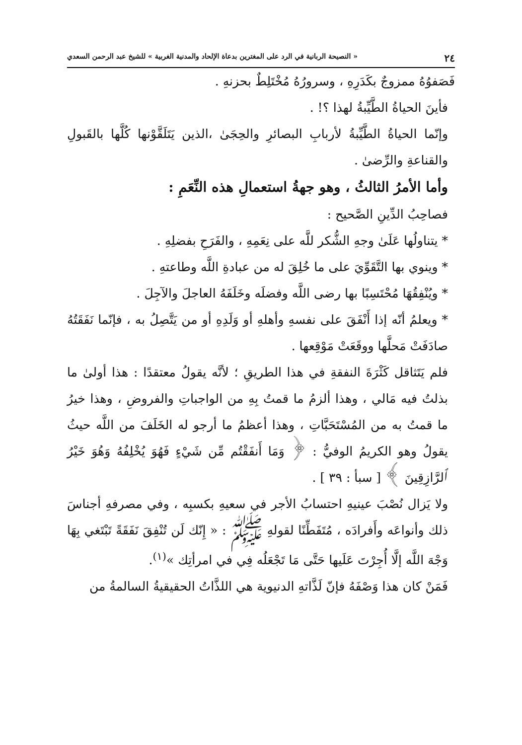٢٤ « النصيحة الربانية في الرد على المغترين بدعاة الإلحاد والمدنية الغربية » للشيخ عبد الرحمن السعدي
فَصَفوُهُ ممزوجٌ بكَدَرِهِ ، وسرورُهُ مُخْتَلِطٌ بحزنهِ .
فأينَ الحياةُ الطَّيِّبةُ لهذا ؟! .
وإنّما الحياةُ الطَّيِّبةُ لأربابِ البصائرِ والحِجَىٰ ،الذين يَتَلَقَّوْنها كُلَّها بالقَبولِ والقناعةِ والرِّضىٰ .
وأما الأمرُ الثالثُ ، وهو جهةُ استعمالِ هذه النِّعَمِ :
فصاحِبُ الدِّينِ الصَّحيح :
* يتناولُها عَلَىٰ وجهِ الشُّكر للَّه على نِعَمِهِ ، والفَرَحِ بفضلِهِ .
* وينوي بها التَّقَوِّيَ على ما خُلِقَ له من عبادةِ اللَّه وطاعتهِ .
* ويُنْفِقُهَا مُحْتَسِبًا بها رضى اللَّه وفضلَه وخَلَفَهُ العاجلَ والآجِلَ .
* ويعلمُ أنّه إذا أَنْفَقَ على نفسهِ وأهلهِ أو وَلَدِهِ أو من يَتَّصِلُ به ، فإنّما نَفَقَتُهُ صادَفَتْ مَحلَّها ووقَعَتْ مَوْقِعها .
فلم يَتَثاقل كَثْرَةَ النفقةِ في هذا الطريقِ ؛ لأنَّه يقولُ معتقدًا : هذا أولىٰ ما بذلتُ فيه مَالي ، وهذا ألزمُ ما قمتُ بِهِ من الواجباتِ والفروضِ ، وهذا خيرُ ما قمتُ به من المُسْتَحَبَّاتِ ، وهذا أعظمُ ما أرجو له الخَلَفَ من اللَّه حيثُ يقولُ وهو الكريمُ الوفيُّ : ﴿ وَمَا أَنفَقْتُم مِّن شَيْءٍ فَهُوَ يُخْلِفُهُ وَهُوَ خَيْرُ ٱلرَّازِقِينَ ﴾ [ سبأ : ٣٩ ] .
ولا يَزال نُصْبَ عينيهِ احتسابُ الأجر في سعيهِ بكسبِه ، وفي مصرفهِ أجناسَ ذلك وأنواعَه وأَفرادَه ، مُتَفَطِّنًا لقولهِ ﷺ : « إِنّك لَن تُنْفِقَ نَفَقَةً تَبْتَغي بِهَا وَجْهَ اللَّه إلَّا أُجِرْتَ عَلَيها حَتَّى مَا تَجْعَلُه فِي في امرأتِك »<sup>(١)</sup>.
فَمَنْ كان هذا وَصْفَهُ فإنّ لَذَّاتهِ الدنيوية هي اللذَّاتُ الحقيقيةُ السالمةُ من